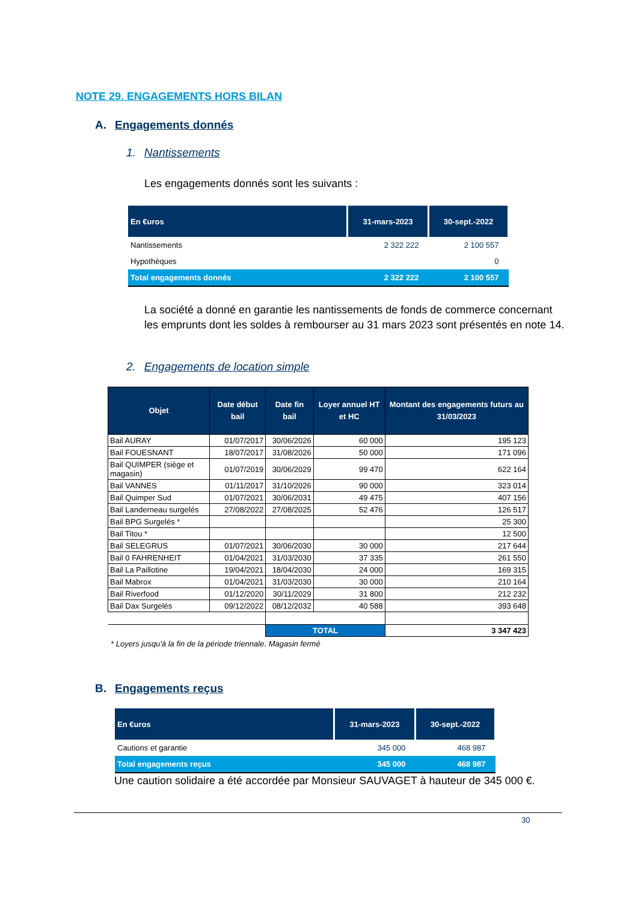NOTE 29. ENGAGEMENTS HORS BILAN
A. Engagements donnés
1. Nantissements
Les engagements donnés sont les suivants :
| En €uros | 31-mars-2023 | 30-sept.-2022 |
| --- | --- | --- |
| Nantissements | 2 322 222 | 2 100 557 |
| Hypothèques | | 0 |
| Total engagements donnés | 2 322 222 | 2 100 557 |
La société a donné en garantie les nantissements de fonds de commerce concernant les emprunts dont les soldes à rembourser au 31 mars 2023 sont présentés en note 14.
2. Engagements de location simple
| Objet | Date début bail | Date fin bail | Loyer annuel HT et HC | Montant des engagements futurs au 31/03/2023 |
| --- | --- | --- | --- | --- |
| Bail AURAY | 01/07/2017 | 30/06/2026 | 60 000 | 195 123 |
| Bail FOUESNANT | 18/07/2017 | 31/08/2026 | 50 000 | 171 096 |
| Bail QUIMPER (siège et magasin) | 01/07/2019 | 30/06/2029 | 99 470 | 622 164 |
| Bail VANNES | 01/11/2017 | 31/10/2026 | 90 000 | 323 014 |
| Bail Quimper Sud | 01/07/2021 | 30/06/2031 | 49 475 | 407 156 |
| Bail Landerneau surgelés | 27/08/2022 | 27/08/2025 | 52 476 | 126 517 |
| Bail BPG Surgelés * | | | | 25 300 |
| Bail Titou * | | | | 12 500 |
| Bail SELEGRUS | 01/07/2021 | 30/06/2030 | 30 000 | 217 644 |
| Bail 0 FAHRENHEIT | 01/04/2021 | 31/03/2030 | 37 335 | 261 550 |
| Bail La Paillotine | 19/04/2021 | 18/04/2030 | 24 000 | 169 315 |
| Bail Mabrox | 01/04/2021 | 31/03/2030 | 30 000 | 210 164 |
| Bail Riverfood | 01/12/2020 | 30/11/2029 | 31 800 | 212 232 |
| Bail Dax Surgelés | 09/12/2022 | 08/12/2032 | 40 588 | 393 648 |
| | | TOTAL | | 3 347 423 |
* Loyers jusqu'à la fin de la période triennale. Magasin fermé
B. Engagements reçus
| En €uros | 31-mars-2023 | 30-sept.-2022 |
| --- | --- | --- |
| Cautions et garantie | 345 000 | 468 987 |
| Total engagements reçus | 345 000 | 468 987 |
Une caution solidaire a été accordée par Monsieur SAUVAGET à hauteur de 345 000 €.
30